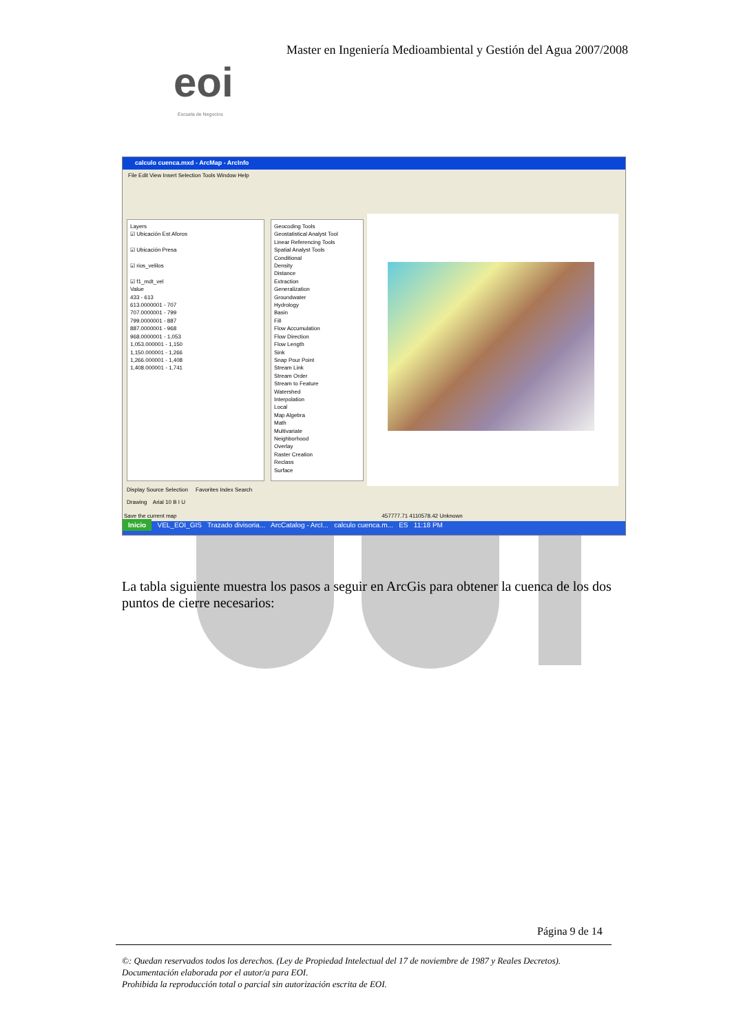Master en Ingeniería Medioambiental y Gestión del Agua 2007/2008
eoi
Escuela de Negocios
calculo cuenca.mxd - ArcMap - ArcInfo
File Edit View Insert Selection Tools Window Help
Layers
☑ Ubicación Est Aforos
☑ Ubicación Presa
☑ rios_velilos
☑ f1_mdt_vel
Value
433 - 613
613.0000001 - 707
707.0000001 - 799
799.0000001 - 887
887.0000001 - 968
968.0000001 - 1,053
1,053.000001 - 1,150
1,150.000001 - 1,266
1,266.000001 - 1,408
1,408.000001 - 1,741
Geocoding Tools
Geostatistical Analyst Tool
Linear Referencing Tools
Spatial Analyst Tools
Conditional
Density
Distance
Extraction
Generalization
Groundwater
Hydrology
Basin
Fill
Flow Accumulation
Flow Direction
Flow Length
Sink
Snap Pour Point
Stream Link
Stream Order
Stream to Feature
Watershed
Interpolation
Local
Map Algebra
Math
Multivariate
Neighborhood
Overlay
Raster Creation
Reclass
Surface
Display Source Selection Favorites Index Search
Drawing Arial 10 B I U
Save the current map 457777.71 4110578.42 Unknown
Inicio VEL_EOI_GIS Trazado divisoria... ArcCatalog - ArcI... calculo cuenca.m... ES 11:18 PM
La tabla siguiente muestra los pasos a seguir en ArcGis para obtener la cuenca de los dos puntos de cierre necesarios:
Página 9 de 14
©: Quedan reservados todos los derechos. (Ley de Propiedad Intelectual del 17 de noviembre de 1987 y Reales Decretos).
Documentación elaborada por el autor/a para EOI.
Prohibida la reproducción total o parcial sin autorización escrita de EOI.